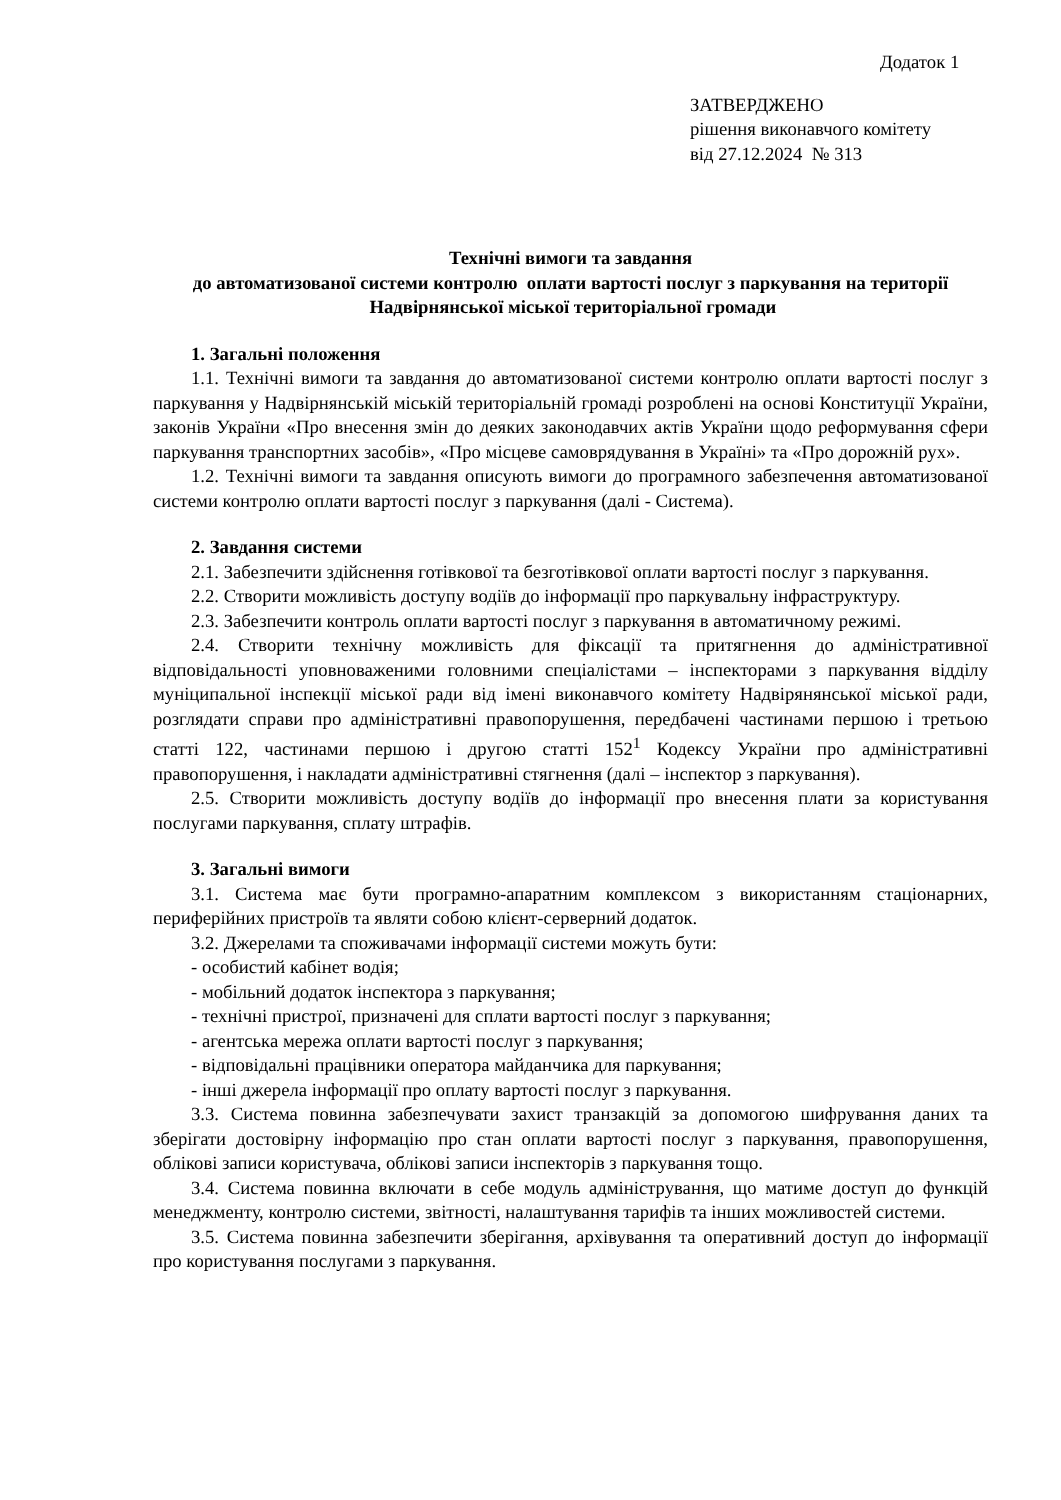Додаток 1
ЗАТВЕРДЖЕНО
рішення виконавчого комітету
від 27.12.2024 № 313
Технічні вимоги та завдання
до автоматизованої системи контролю оплати вартості послуг з паркування на території Надвірнянської міської територіальної громади
1. Загальні положення
1.1. Технічні вимоги та завдання до автоматизованої системи контролю оплати вартості послуг з паркування у Надвірнянській міській територіальній громаді розроблені на основі Конституції України, законів України «Про внесення змін до деяких законодавчих актів України щодо реформування сфери паркування транспортних засобів», «Про місцеве самоврядування в Україні» та «Про дорожній рух».
1.2. Технічні вимоги та завдання описують вимоги до програмного забезпечення автоматизованої системи контролю оплати вартості послуг з паркування (далі - Система).
2. Завдання системи
2.1. Забезпечити здійснення готівкової та безготівкової оплати вартості послуг з паркування.
2.2. Створити можливість доступу водіїв до інформації про паркувальну інфраструктуру.
2.3. Забезпечити контроль оплати вартості послуг з паркування в автоматичному режимі.
2.4. Створити технічну можливість для фіксації та притягнення до адміністративної відповідальності уповноваженими головними спеціалістами – інспекторами з паркування відділу муніципальної інспекції міської ради від імені виконавчого комітету Надвірянянської міської ради, розглядати справи про адміністративні правопорушення, передбачені частинами першою і третьою статті 122, частинами першою і другою статті 152<sup>1</sup> Кодексу України про адміністративні правопорушення, і накладати адміністративні стягнення (далі – інспектор з паркування).
2.5. Створити можливість доступу водіїв до інформації про внесення плати за користування послугами паркування, сплату штрафів.
3. Загальні вимоги
3.1. Система має бути програмно-апаратним комплексом з використанням стаціонарних, периферійних пристроїв та являти собою клієнт-серверний додаток.
3.2. Джерелами та споживачами інформації системи можуть бути:
- особистий кабінет водія;
- мобільний додаток інспектора з паркування;
- технічні пристрої, призначені для сплати вартості послуг з паркування;
- агентська мережа оплати вартості послуг з паркування;
- відповідальні працівники оператора майданчика для паркування;
- інші джерела інформації про оплату вартості послуг з паркування.
3.3. Система повинна забезпечувати захист транзакцій за допомогою шифрування даних та зберігати достовірну інформацію про стан оплати вартості послуг з паркування, правопорушення, облікові записи користувача, облікові записи інспекторів з паркування тощо.
3.4. Система повинна включати в себе модуль адміністрування, що матиме доступ до функцій менеджменту, контролю системи, звітності, налаштування тарифів та інших можливостей системи.
3.5. Система повинна забезпечити зберігання, архівування та оперативний доступ до інформації про користування послугами з паркування.